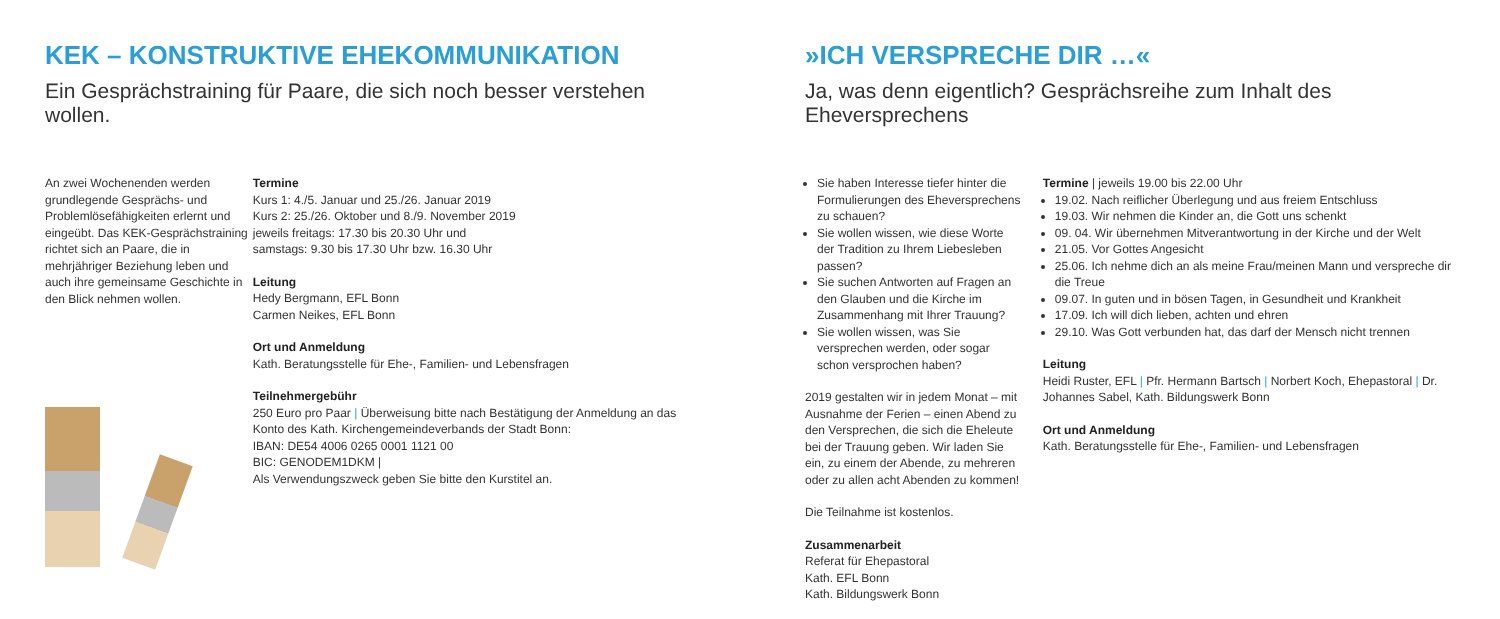KEK – KONSTRUKTIVE EHEKOMMUNIKATION
Ein Gesprächstraining für Paare, die sich noch besser verstehen wollen.
An zwei Wochenenden werden grundlegende Gesprächs- und Problemlösefähigkeiten erlernt und eingeübt. Das KEK-Gesprächstraining richtet sich an Paare, die in mehrjähriger Beziehung leben und auch ihre gemeinsame Geschichte in den Blick nehmen wollen.
Termine
Kurs 1: 4./5. Januar und 25./26. Januar 2019
Kurs 2: 25./26. Oktober und 8./9. November 2019
jeweils freitags: 17.30 bis 20.30 Uhr und
samstags: 9.30 bis 17.30 Uhr bzw. 16.30 Uhr
Leitung
Hedy Bergmann, EFL Bonn
Carmen Neikes, EFL Bonn
Ort und Anmeldung
Kath. Beratungsstelle für Ehe-, Familien- und Lebensfragen
Teilnehmergebühr
250 Euro pro Paar | Überweisung bitte nach Bestätigung der Anmeldung an das Konto des Kath. Kirchengemeindeverbands der Stadt Bonn:
IBAN: DE54 4006 0265 0001 1121 00
BIC: GENODEM1DKM |
Als Verwendungszweck geben Sie bitte den Kurstitel an.
»ICH VERSPRECHE DIR …«
Ja, was denn eigentlich? Gesprächsreihe zum Inhalt des Eheversprechens
Sie haben Interesse tiefer hinter die Formulierungen des Eheversprechens zu schauen?
Sie wollen wissen, wie diese Worte der Tradition zu Ihrem Liebesleben passen?
Sie suchen Antworten auf Fragen an den Glauben und die Kirche im Zusammenhang mit Ihrer Trauung?
Sie wollen wissen, was Sie versprechen werden, oder sogar schon versprochen haben?
2019 gestalten wir in jedem Monat – mit Ausnahme der Ferien – einen Abend zu den Versprechen, die sich die Eheleute bei der Trauung geben. Wir laden Sie ein, zu einem der Abende, zu mehreren oder zu allen acht Abenden zu kommen!
Die Teilnahme ist kostenlos.
Zusammenarbeit
Referat für Ehepastoral
Kath. EFL Bonn
Kath. Bildungswerk Bonn
Termine | jeweils 19.00 bis 22.00 Uhr
19.02. Nach reiflicher Überlegung und aus freiem Entschluss
19.03. Wir nehmen die Kinder an, die Gott uns schenkt
09. 04. Wir übernehmen Mitverantwortung in der Kirche und der Welt
21.05. Vor Gottes Angesicht
25.06. Ich nehme dich an als meine Frau/meinen Mann und verspreche dir die Treue
09.07. In guten und in bösen Tagen, in Gesundheit und Krankheit
17.09. Ich will dich lieben, achten und ehren
29.10. Was Gott verbunden hat, das darf der Mensch nicht trennen
Leitung
Heidi Ruster, EFL | Pfr. Hermann Bartsch | Norbert Koch, Ehepastoral | Dr. Johannes Sabel, Kath. Bildungswerk Bonn
Ort und Anmeldung
Kath. Beratungsstelle für Ehe-, Familien- und Lebensfragen